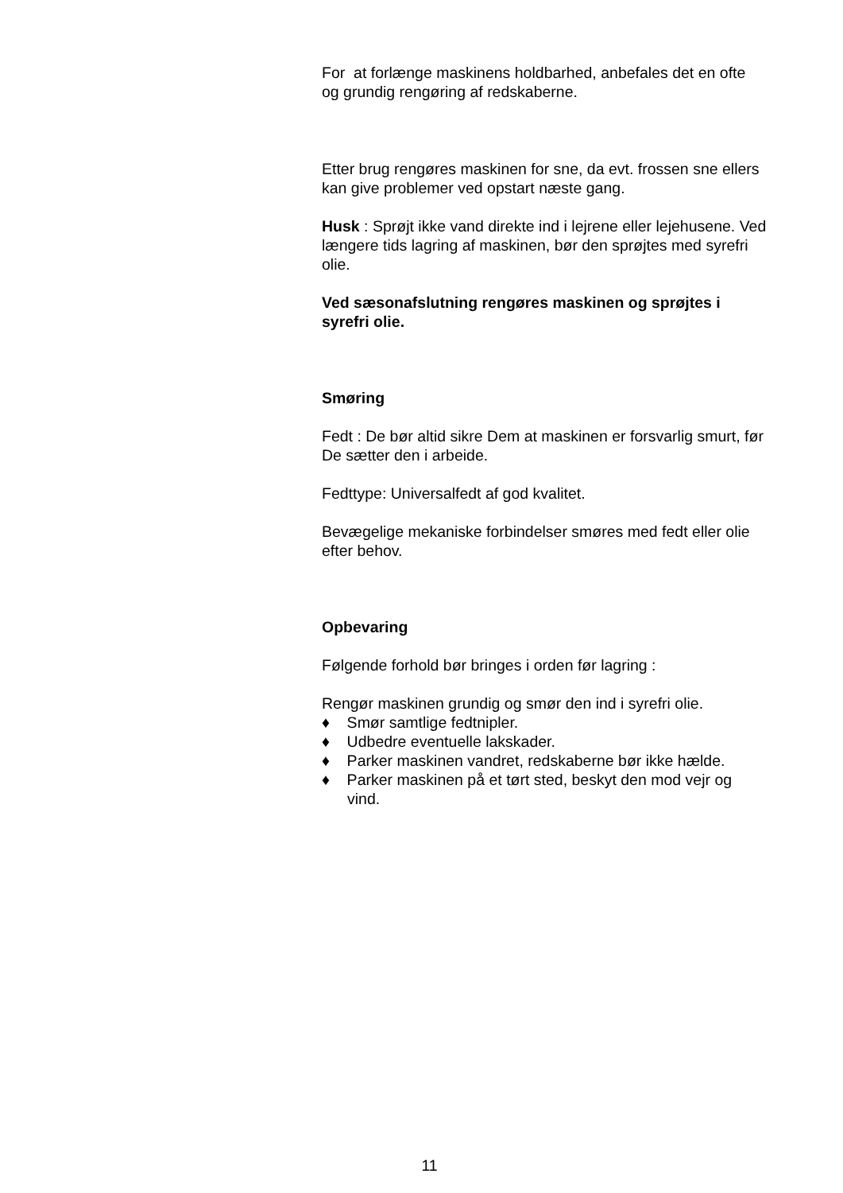For at forlænge maskinens holdbarhed, anbefales det en ofte og grundig rengøring af redskaberne.
Etter brug rengøres maskinen for sne, da evt. frossen sne ellers kan give problemer ved opstart næste gang.
Husk : Sprøjt ikke vand direkte ind i lejrene eller lejehusene. Ved længere tids lagring af maskinen, bør den sprøjtes med syrefri olie.
Ved sæsonafslutning rengøres maskinen og sprøjtes i syrefri olie.
Smøring
Fedt : De bør altid sikre Dem at maskinen er forsvarlig smurt, før De sætter den i arbeide.
Fedttype: Universalfedt af god kvalitet.
Bevægelige mekaniske forbindelser smøres med fedt eller olie efter behov.
Opbevaring
Følgende forhold bør bringes i orden før lagring :
Rengør maskinen grundig og smør den ind i syrefri olie.
♦ Smør samtlige fedtnipler.
♦ Udbedre eventuelle lakskader.
♦ Parker maskinen vandret, redskaberne bør ikke hælde.
♦ Parker maskinen på et tørt sted, beskyt den mod vejr og vind.
11